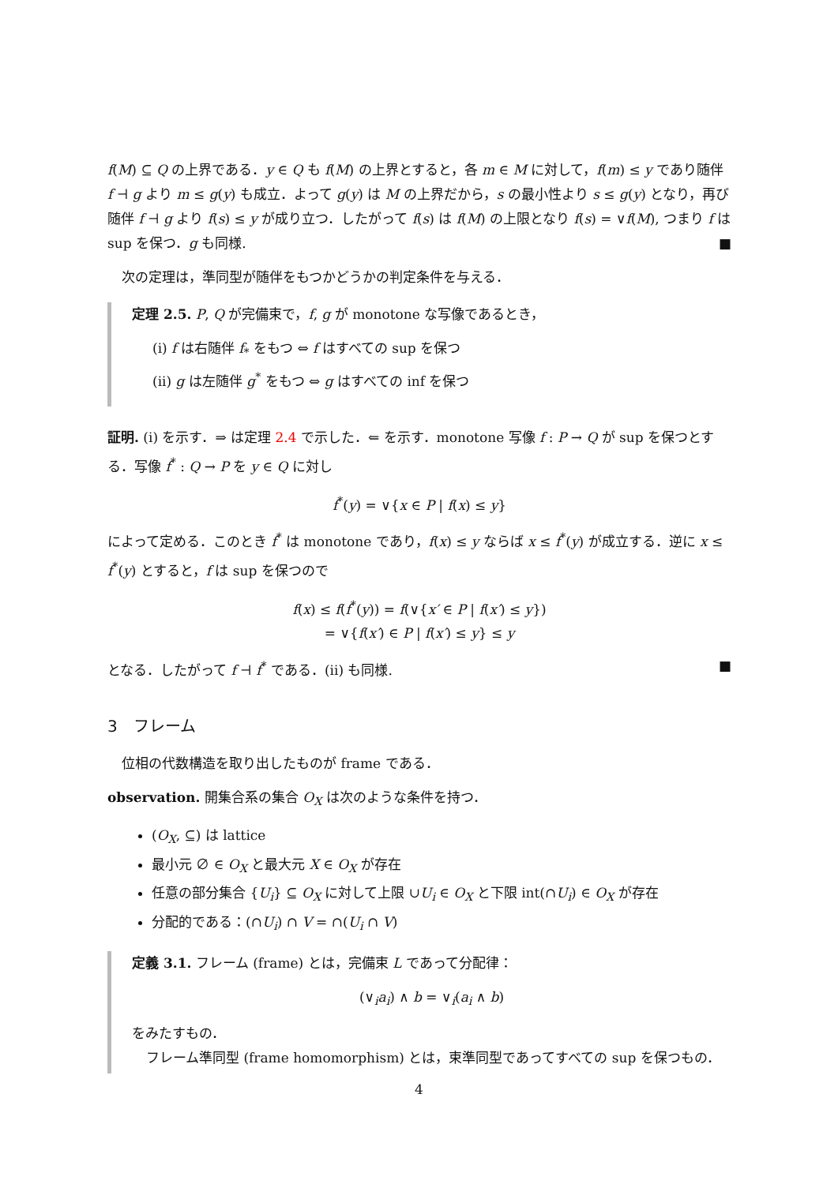f(M) ⊆ Q の上界である．y ∈ Q も f(M) の上界とすると，各 m ∈ M に対して，f(m) ≤ y であり随伴 f ⊣ g より m ≤ g(y) も成立．よって g(y) は M の上界だから，s の最小性より s ≤ g(y) となり，再び随伴 f ⊣ g より f(s) ≤ y が成り立つ．したがって f(s) は f(M) の上限となり f(s) = ∨f(M), つまり f は sup を保つ．g も同様. ■
次の定理は，準同型が随伴をもつかどうかの判定条件を与える．
定理 2.5. P, Q が完備束で，f, g が monotone な写像であるとき，
(i) f は右随伴 f<sub>*</sub> をもつ ⇔ f はすべての sup を保つ
(ii) g は左随伴 g<sup>*</sup> をもつ ⇔ g はすべての inf を保つ
証明. (i) を示す．⇒ は定理 2.4 で示した．⇐ を示す．monotone 写像 f : P → Q が sup を保つとする．写像 f<sup>*</sup> : Q → P を y ∈ Q に対し
f<sup>*</sup>(y) = ∨{x ∈ P | f(x) ≤ y}
によって定める．このとき f<sup>*</sup> は monotone であり，f(x) ≤ y ならば x ≤ f<sup>*</sup>(y) が成立する．逆に x ≤ f<sup>*</sup>(y) とすると，f は sup を保つので
f(x) ≤ f(f<sup>*</sup>(y)) = f(∨{x′ ∈ P | f(x′) ≤ y})
= ∨{f(x′) ∈ P | f(x′) ≤ y} ≤ y
となる．したがって f ⊣ f<sup>*</sup> である．(ii) も同様. ■
3　フレーム
位相の代数構造を取り出したものが frame である．
observation. 開集合系の集合 O<sub>X</sub> は次のような条件を持つ．
(O<sub>X</sub>, ⊆) は lattice
最小元 ∅ ∈ O<sub>X</sub> と最大元 X ∈ O<sub>X</sub> が存在
任意の部分集合 {U<sub>i</sub>} ⊆ O<sub>X</sub> に対して上限 ∪U<sub>i</sub> ∈ O<sub>X</sub> と下限 int(∩U<sub>i</sub>) ∈ O<sub>X</sub> が存在
分配的である：(∩U<sub>i</sub>) ∩ V = ∩(U<sub>i</sub> ∩ V)
定義 3.1. フレーム (frame) とは，完備束 L であって分配律：
(∨<sub>i</sub>a<sub>i</sub>) ∧ b = ∨<sub>i</sub>(a<sub>i</sub> ∧ b)
をみたすもの．
フレーム準同型 (frame homomorphism) とは，束準同型であってすべての sup を保つもの．
4